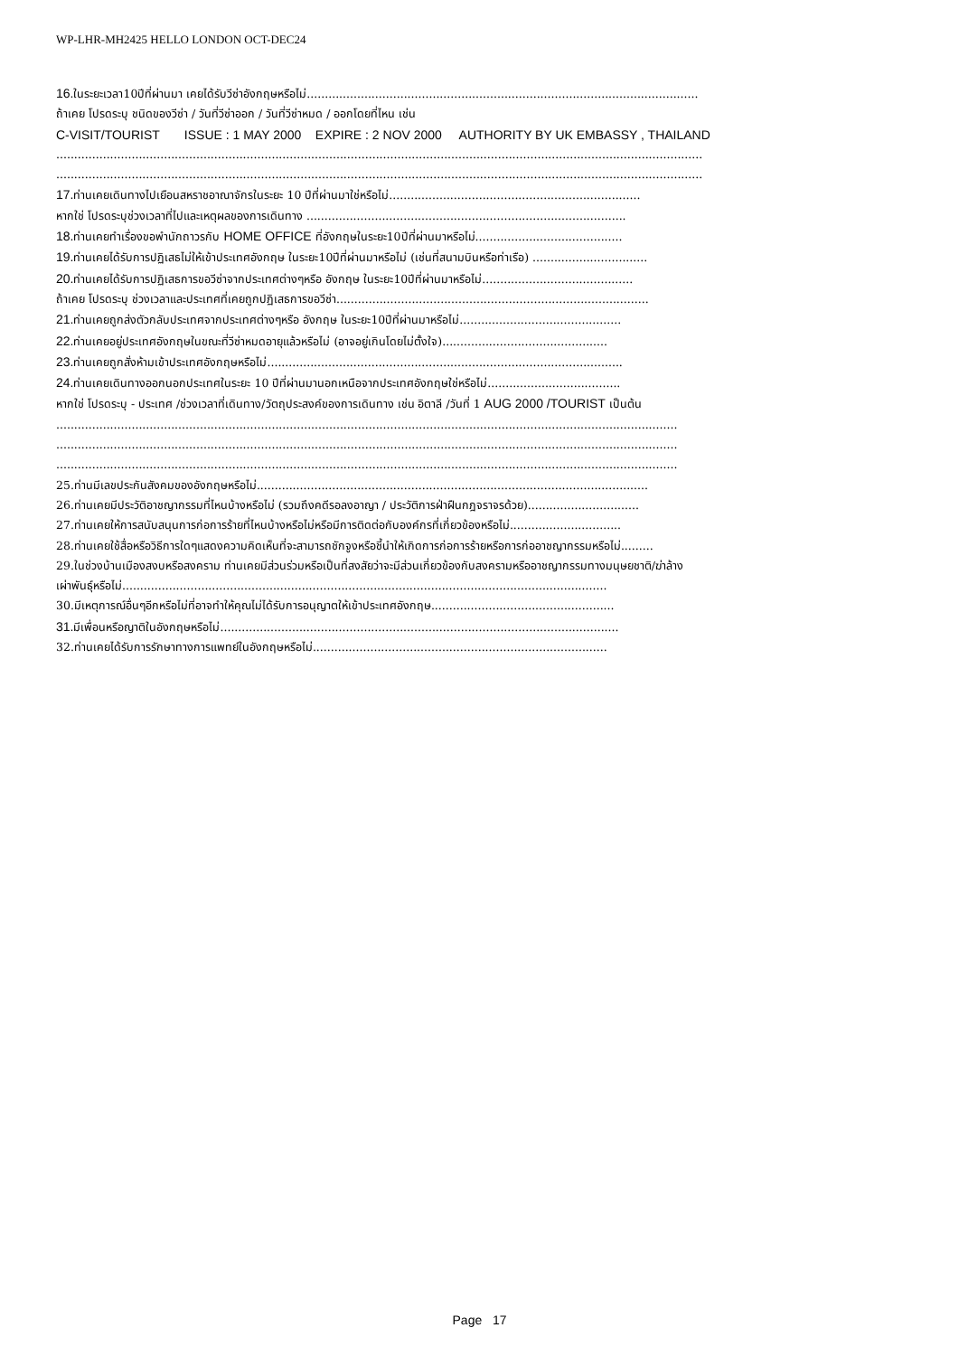WP-LHR-MH2425 HELLO LONDON OCT-DEC24
16. ในระยะเวลา10ปีที่ผ่านมา เคยได้รับวีซ่าอังกฤษหรือไม่.............................................................................................................
ถ้าเคย โปรดระบุ ชนิดของวีซ่า / วันที่วีซ่าออก / วันที่วีซ่าหมด / ออกโดยที่ไหน เช่น
C-VISIT/TOURIST ISSUE : 1 MAY 2000 EXPIRE : 2 NOV 2000 AUTHORITY BY UK EMBASSY , THAILAND
....................................................................................................................................................................................
....................................................................................................................................................................................
17. ท่านเคยเดินทางไปเยือนสหราชอาณาจักรในระยะ 10 ปีที่ผ่านมาใช่หรือไม่......................................................................
หากใช่ โปรดระบุช่วงเวลาที่ไปและเหตุผลของการเดินทาง .........................................................................................
18. ท่านเคยทำเรื่องขอพำนักถาวรกับ HOME OFFICE ที่อังกฤษในระยะ10ปีที่ผ่านมาหรือไม่.........................................
19. ท่านเคยได้รับการปฏิเสธไม่ให้เข้าประเทศอังกฤษ ในระยะ10ปีที่ผ่านมาหรือไม่ (เช่นที่สนามบินหรือท่าเรือ) ................................
20. ท่านเคยได้รับการปฏิเสธการขอวีซ่าจากประเทศต่างๆหรือ อังกฤษ ในระยะ10ปีที่ผ่านมาหรือไม่..........................................
ถ้าเคย โปรดระบุ ช่วงเวลาและประเทศที่เคยถูกปฏิเสธการขอวีซ่า.......................................................................................
21. ท่านเคยถูกส่งตัวกลับประเทศจากประเทศต่างๆหรือ อังกฤษ ในระยะ10ปีที่ผ่านมาหรือไม่.............................................
22. ท่านเคยอยู่ประเทศอังกฤษในขณะที่วีซ่าหมดอายุแล้วหรือไม่ (อาจอยู่เกินโดยไม่ตั้งใจ)..............................................
23. ท่านเคยถูกสั่งห้ามเข้าประเทศอังกฤษหรือไม่...................................................................................................
24. ท่านเคยเดินทางออกนอกประเทศในระยะ 10 ปีที่ผ่านมานอกเหนือจากประเทศอังกฤษใช่หรือไม่.....................................
หากใช่ โปรดระบุ - ประเทศ /ช่วงเวลาที่เดินทาง/วัตถุประสงค์ของการเดินทาง เช่น อิตาลี /วันที่ 1 AUG 2000 /TOURIST เป็นต้น
.............................................................................................................................................................................
.............................................................................................................................................................................
.............................................................................................................................................................................
25.ท่านมีเลขประกันสังคมของอังกฤษหรือไม่.............................................................................................................
26.ท่านเคยมีประวัติอาชญากรรมที่ไหนบ้างหรือไม่ (รวมถึงคดีรอลงอาญา / ประวัติการฝ่าฝืนกฎจราจรด้วย)...............................
27.ท่านเคยให้การสนับสนุนการก่อการร้ายที่ไหนบ้างหรือไม่หรือมีการติดต่อกับองค์กรที่เกี่ยวข้องหรือไม่...............................
28.ท่านเคยใช้สื่อหรือวิธีการใดๆแสดงความคิดเห็นที่จะสามารถชักจูงหรือชี้นำให้เกิดการก่อการร้ายหรือการก่ออาชญากรรมหรือไม่.........
29.ในช่วงบ้านเมืองสงบหรือสงคราม ท่านเคยมีส่วนร่วมหรือเป็นที่สงสัยว่าจะมีส่วนเกี่ยวข้องกับสงครามหรืออาชญากรรมทางมนุษยชาติ/ฆ่าล้าง
เผ่าพันธุ์หรือไม่.......................................................................................................................................
30.มีเหตุการณ์อื่นๆอีกหรือไม่ที่อาจทำให้คุณไม่ได้รับการอนุญาตให้เข้าประเทศอังกฤษ...................................................
31. มีเพื่อนหรือญาติในอังกฤษหรือไม่...............................................................................................................
32.ท่านเคยได้รับการรักษาทางการแพทย์ในอังกฤษหรือไม่..................................................................................
Page 17